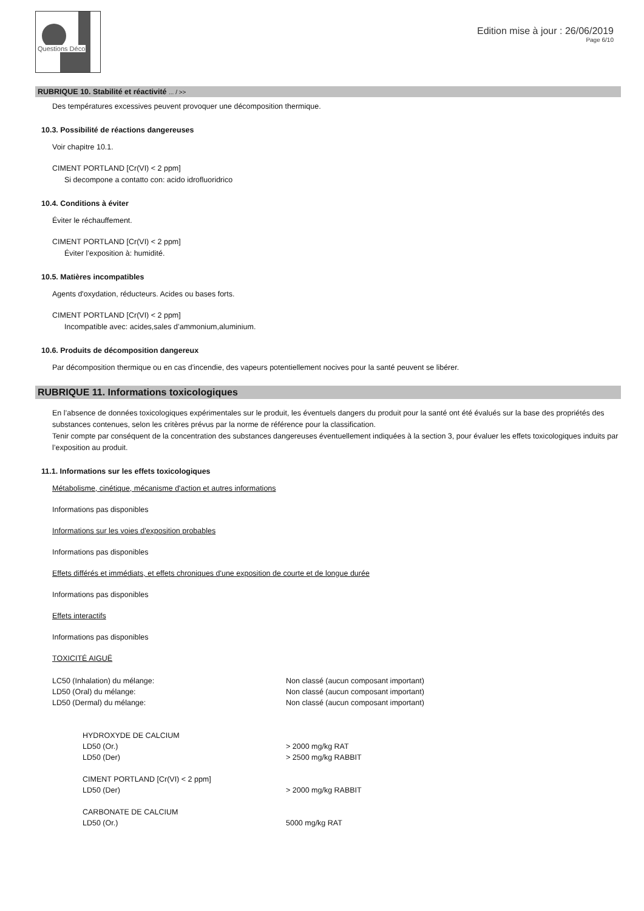Questions Déco
Edition mise à jour : 26/06/2019
Page 6/10
RUBRIQUE 10. Stabilité et réactivité ... / >>
Des températures excessives peuvent provoquer une décomposition thermique.
10.3. Possibilité de réactions dangereuses
Voir chapitre 10.1.
CIMENT PORTLAND [Cr(VI) < 2 ppm]
Si decompone a contatto con: acido idrofluoridrico
10.4. Conditions à éviter
Éviter le réchauffement.
CIMENT PORTLAND [Cr(VI) < 2 ppm]
Éviter l’exposition à: humidité.
10.5. Matières incompatibles
Agents d'oxydation, réducteurs. Acides ou bases forts.
CIMENT PORTLAND [Cr(VI) < 2 ppm]
Incompatible avec: acides,sales d’ammonium,aluminium.
10.6. Produits de décomposition dangereux
Par décomposition thermique ou en cas d'incendie, des vapeurs potentiellement nocives pour la santé peuvent se libérer.
RUBRIQUE 11. Informations toxicologiques
En l’absence de données toxicologiques expérimentales sur le produit, les éventuels dangers du produit pour la santé ont été évalués sur la base des propriétés des substances contenues, selon les critères prévus par la norme de référence pour la classification.
Tenir compte par conséquent de la concentration des substances dangereuses éventuellement indiquées à la section 3, pour évaluer les effets toxicologiques induits par l’exposition au produit.
11.1. Informations sur les effets toxicologiques
Métabolisme, cinétique, mécanisme d'action et autres informations
Informations pas disponibles
Informations sur les voies d'exposition probables
Informations pas disponibles
Effets différés et immédiats, et effets chroniques d'une exposition de courte et de longue durée
Informations pas disponibles
Effets interactifs
Informations pas disponibles
TOXICITÉ AIGUË
LC50 (Inhalation) du mélange: Non classé (aucun composant important)
LD50 (Oral) du mélange: Non classé (aucun composant important)
LD50 (Dermal) du mélange: Non classé (aucun composant important)
HYDROXYDE DE CALCIUM
LD50 (Or.) > 2000 mg/kg RAT
LD50 (Der) > 2500 mg/kg RABBIT
CIMENT PORTLAND [Cr(VI) < 2 ppm]
LD50 (Der) > 2000 mg/kg RABBIT
CARBONATE DE CALCIUM
LD50 (Or.) 5000 mg/kg RAT